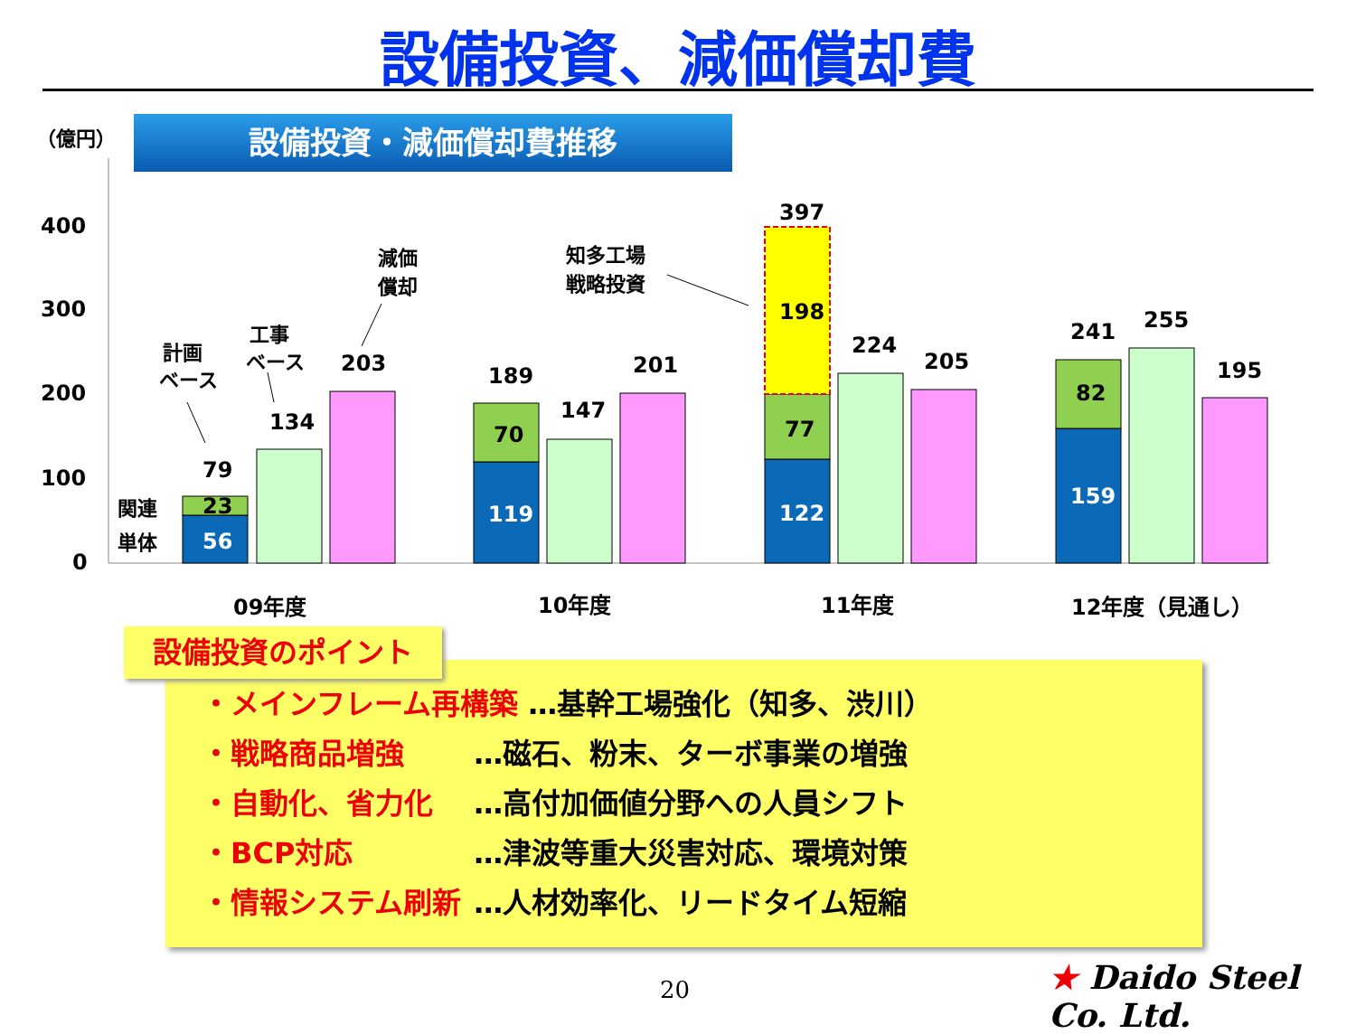設備投資、減価償却費
（億円） 設備投資・減価償却費推移
400
300
200
100
0
56
23
79
134
203
119
70
189
147
201
122
77
198
397
224
205
159
82
241
255
195
関連
単体
計画
ベース
工事
ベース
減価
償却
知多工場
戦略投資
09年度
10年度
11年度
12年度（見通し）
・メインフレーム再構築 …基幹工場強化（知多、渋川）
・戦略商品増強 …磁石、粉末、ターボ事業の増強
・自動化、省力化 …高付加価値分野への人員シフト
・BCP対応 …津波等重大災害対応、環境対策
・情報システム刷新 …人材効率化、リードタイム短縮
設備投資のポイント
20 ★ Daido Steel Co. Ltd.